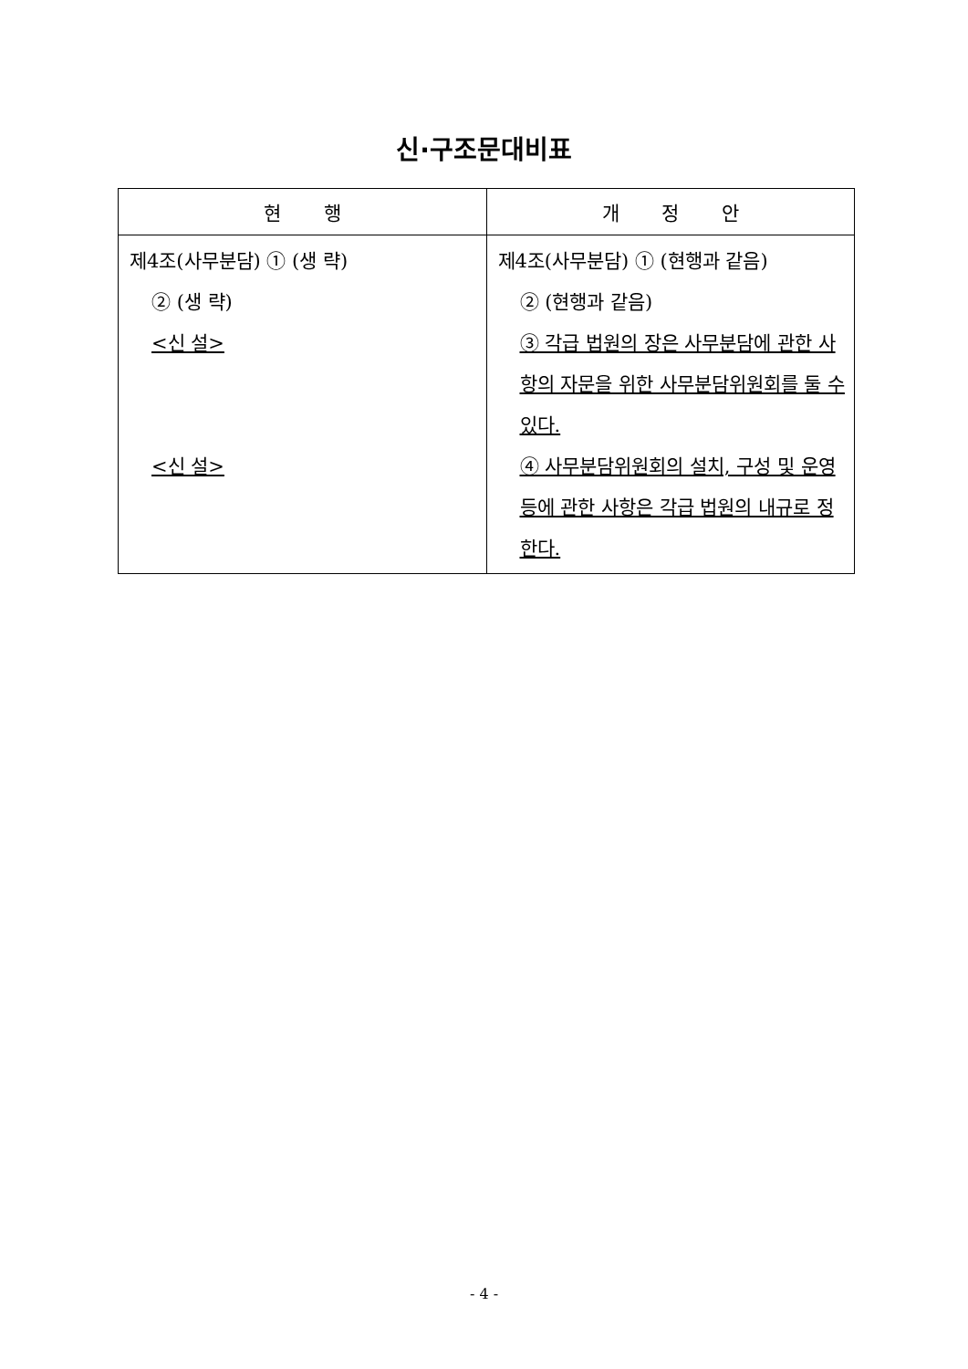신·구조문대비표
| 현 행 | 개 정 안 |
| --- | --- |
| 제4조(사무분담) ① (생 략) ② (생 략) <신 설> <신 설> | 제4조(사무분담) ① (현행과 같음) ② (현행과 같음) ③ 각급 법원의 장은 사무분담에 관한 사항의 자문을 위한 사무분담위원회를 둘 수 있다. ④ 사무분담위원회의 설치, 구성 및 운영 등에 관한 사항은 각급 법원의 내규로 정한다. |
- 4 -